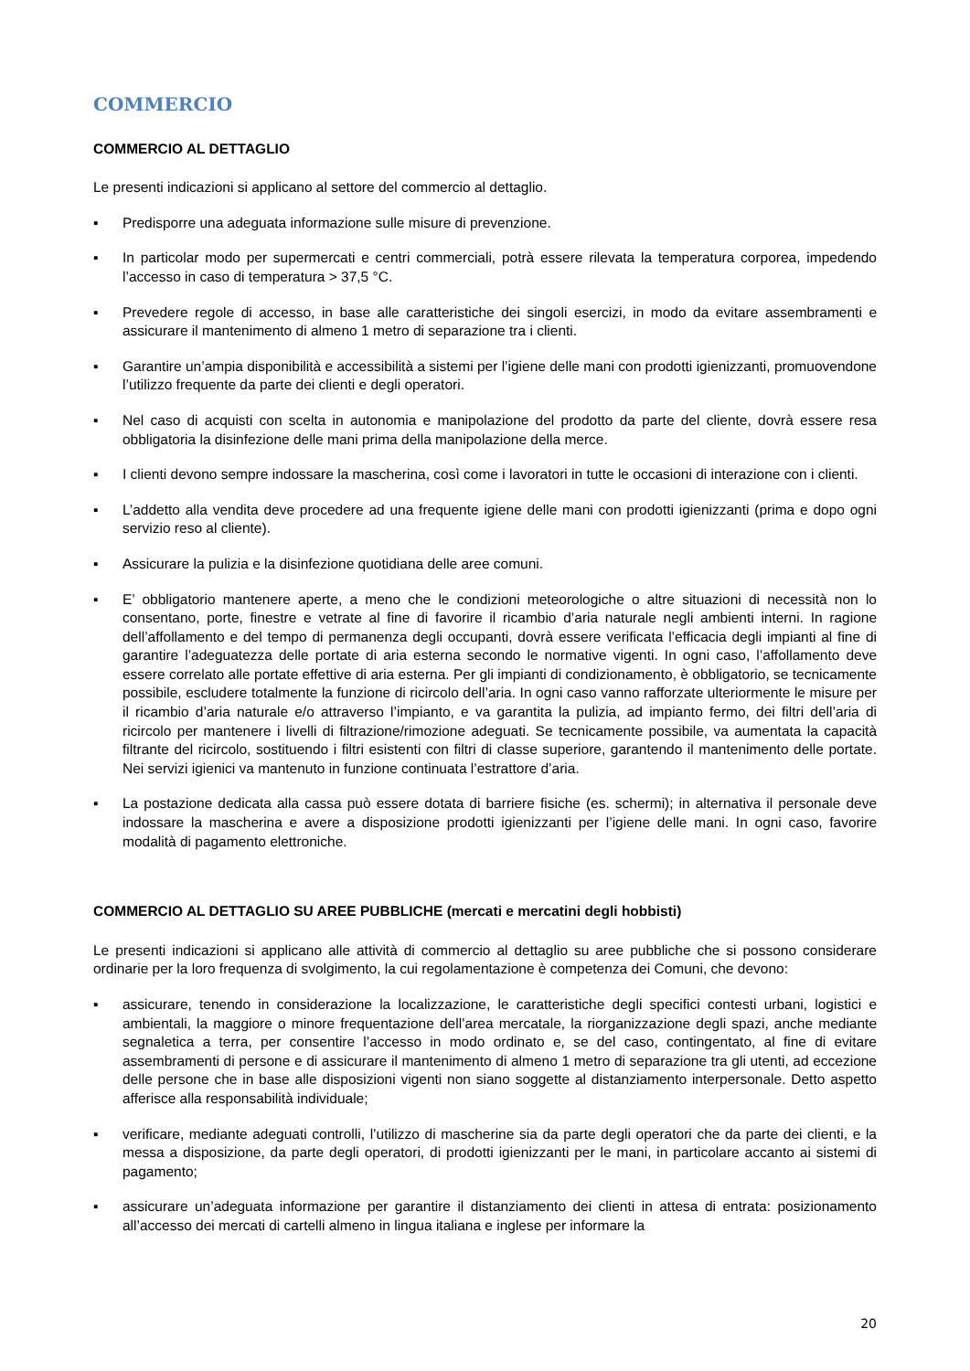COMMERCIO
COMMERCIO AL DETTAGLIO
Le presenti indicazioni si applicano al settore del commercio al dettaglio.
▪ Predisporre una adeguata informazione sulle misure di prevenzione.
▪ In particolar modo per supermercati e centri commerciali, potrà essere rilevata la temperatura corporea, impedendo l’accesso in caso di temperatura > 37,5 °C.
▪ Prevedere regole di accesso, in base alle caratteristiche dei singoli esercizi, in modo da evitare assembramenti e assicurare il mantenimento di almeno 1 metro di separazione tra i clienti.
▪ Garantire un’ampia disponibilità e accessibilità a sistemi per l’igiene delle mani con prodotti igienizzanti, promuovendone l’utilizzo frequente da parte dei clienti e degli operatori.
▪ Nel caso di acquisti con scelta in autonomia e manipolazione del prodotto da parte del cliente, dovrà essere resa obbligatoria la disinfezione delle mani prima della manipolazione della merce.
▪ I clienti devono sempre indossare la mascherina, così come i lavoratori in tutte le occasioni di interazione con i clienti.
▪ L’addetto alla vendita deve procedere ad una frequente igiene delle mani con prodotti igienizzanti (prima e dopo ogni servizio reso al cliente).
▪ Assicurare la pulizia e la disinfezione quotidiana delle aree comuni.
▪ E’ obbligatorio mantenere aperte, a meno che le condizioni meteorologiche o altre situazioni di necessità non lo consentano, porte, finestre e vetrate al fine di favorire il ricambio d’aria naturale negli ambienti interni. In ragione dell’affollamento e del tempo di permanenza degli occupanti, dovrà essere verificata l’efficacia degli impianti al fine di garantire l’adeguatezza delle portate di aria esterna secondo le normative vigenti. In ogni caso, l’affollamento deve essere correlato alle portate effettive di aria esterna. Per gli impianti di condizionamento, è obbligatorio, se tecnicamente possibile, escludere totalmente la funzione di ricircolo dell’aria. In ogni caso vanno rafforzate ulteriormente le misure per il ricambio d’aria naturale e/o attraverso l’impianto, e va garantita la pulizia, ad impianto fermo, dei filtri dell’aria di ricircolo per mantenere i livelli di filtrazione/rimozione adeguati. Se tecnicamente possibile, va aumentata la capacità filtrante del ricircolo, sostituendo i filtri esistenti con filtri di classe superiore, garantendo il mantenimento delle portate. Nei servizi igienici va mantenuto in funzione continuata l’estrattore d’aria.
▪ La postazione dedicata alla cassa può essere dotata di barriere fisiche (es. schermi); in alternativa il personale deve indossare la mascherina e avere a disposizione prodotti igienizzanti per l’igiene delle mani. In ogni caso, favorire modalità di pagamento elettroniche.
COMMERCIO AL DETTAGLIO SU AREE PUBBLICHE (mercati e mercatini degli hobbisti)
Le presenti indicazioni si applicano alle attività di commercio al dettaglio su aree pubbliche che si possono considerare ordinarie per la loro frequenza di svolgimento, la cui regolamentazione è competenza dei Comuni, che devono:
▪ assicurare, tenendo in considerazione la localizzazione, le caratteristiche degli specifici contesti urbani, logistici e ambientali, la maggiore o minore frequentazione dell’area mercatale, la riorganizzazione degli spazi, anche mediante segnaletica a terra, per consentire l’accesso in modo ordinato e, se del caso, contingentato, al fine di evitare assembramenti di persone e di assicurare il mantenimento di almeno 1 metro di separazione tra gli utenti, ad eccezione delle persone che in base alle disposizioni vigenti non siano soggette al distanziamento interpersonale. Detto aspetto afferisce alla responsabilità individuale;
▪ verificare, mediante adeguati controlli, l’utilizzo di mascherine sia da parte degli operatori che da parte dei clienti, e la messa a disposizione, da parte degli operatori, di prodotti igienizzanti per le mani, in particolare accanto ai sistemi di pagamento;
▪ assicurare un’adeguata informazione per garantire il distanziamento dei clienti in attesa di entrata: posizionamento all’accesso dei mercati di cartelli almeno in lingua italiana e inglese per informare la
20